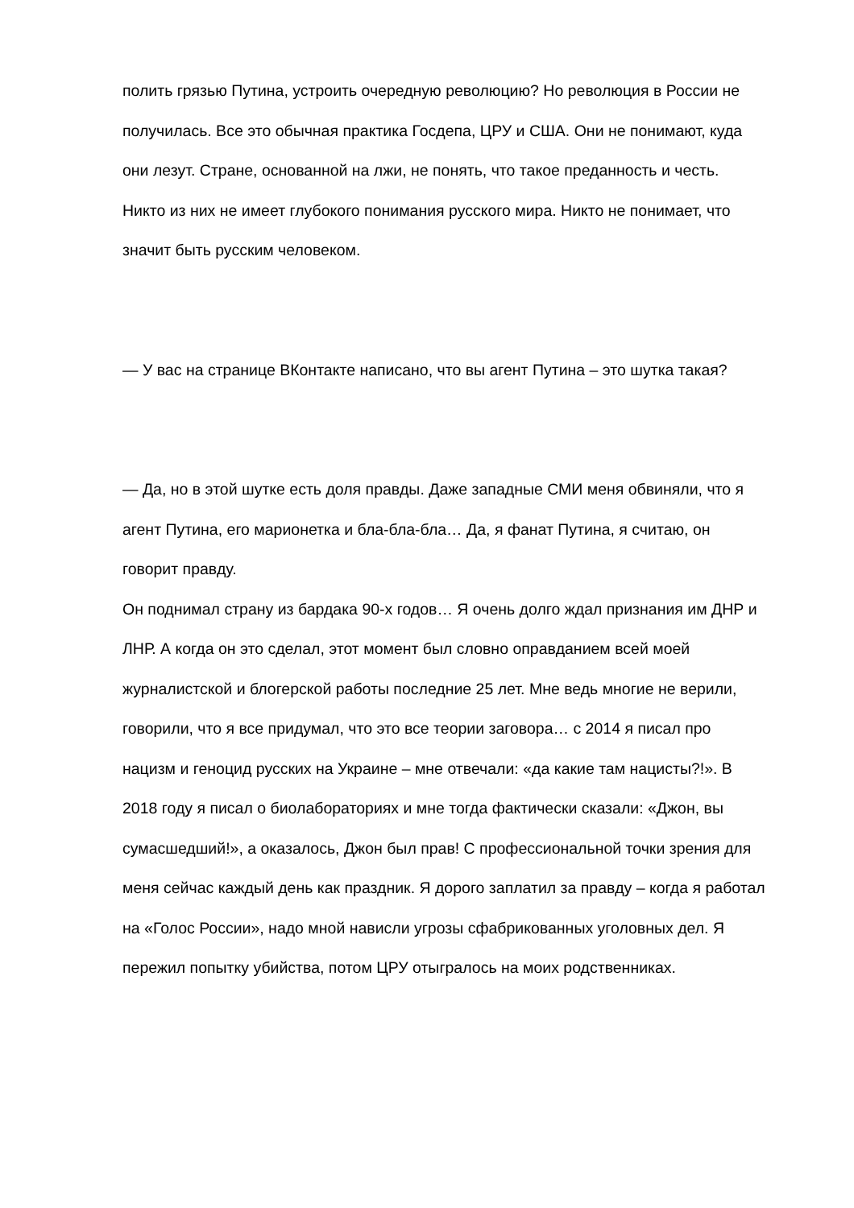полить грязью Путина, устроить очередную революцию? Но революция в России не получилась. Все это обычная практика Госдепа, ЦРУ и США. Они не понимают, куда они лезут. Стране, основанной на лжи, не понять, что такое преданность и честь. Никто из них не имеет глубокого понимания русского мира. Никто не понимает, что значит быть русским человеком.
— У вас на странице ВКонтакте написано, что вы агент Путина – это шутка такая?
— Да, но в этой шутке есть доля правды. Даже западные СМИ меня обвиняли, что я агент Путина, его марионетка и бла-бла-бла… Да, я фанат Путина, я считаю, он говорит правду.
Он поднимал страну из бардака 90-х годов… Я очень долго ждал признания им ДНР и ЛНР. А когда он это сделал, этот момент был словно оправданием всей моей журналистской и блогерской работы последние 25 лет. Мне ведь многие не верили, говорили, что я все придумал, что это все теории заговора… с 2014 я писал про нацизм и геноцид русских на Украине – мне отвечали: «да какие там нацисты?!». В 2018 году я писал о биолабораториях и мне тогда фактически сказали: «Джон, вы сумасшедший!», а оказалось, Джон был прав! С профессиональной точки зрения для меня сейчас каждый день как праздник. Я дорого заплатил за правду – когда я работал на «Голос России», надо мной нависли угрозы сфабрикованных уголовных дел. Я пережил попытку убийства, потом ЦРУ отыгралось на моих родственниках.